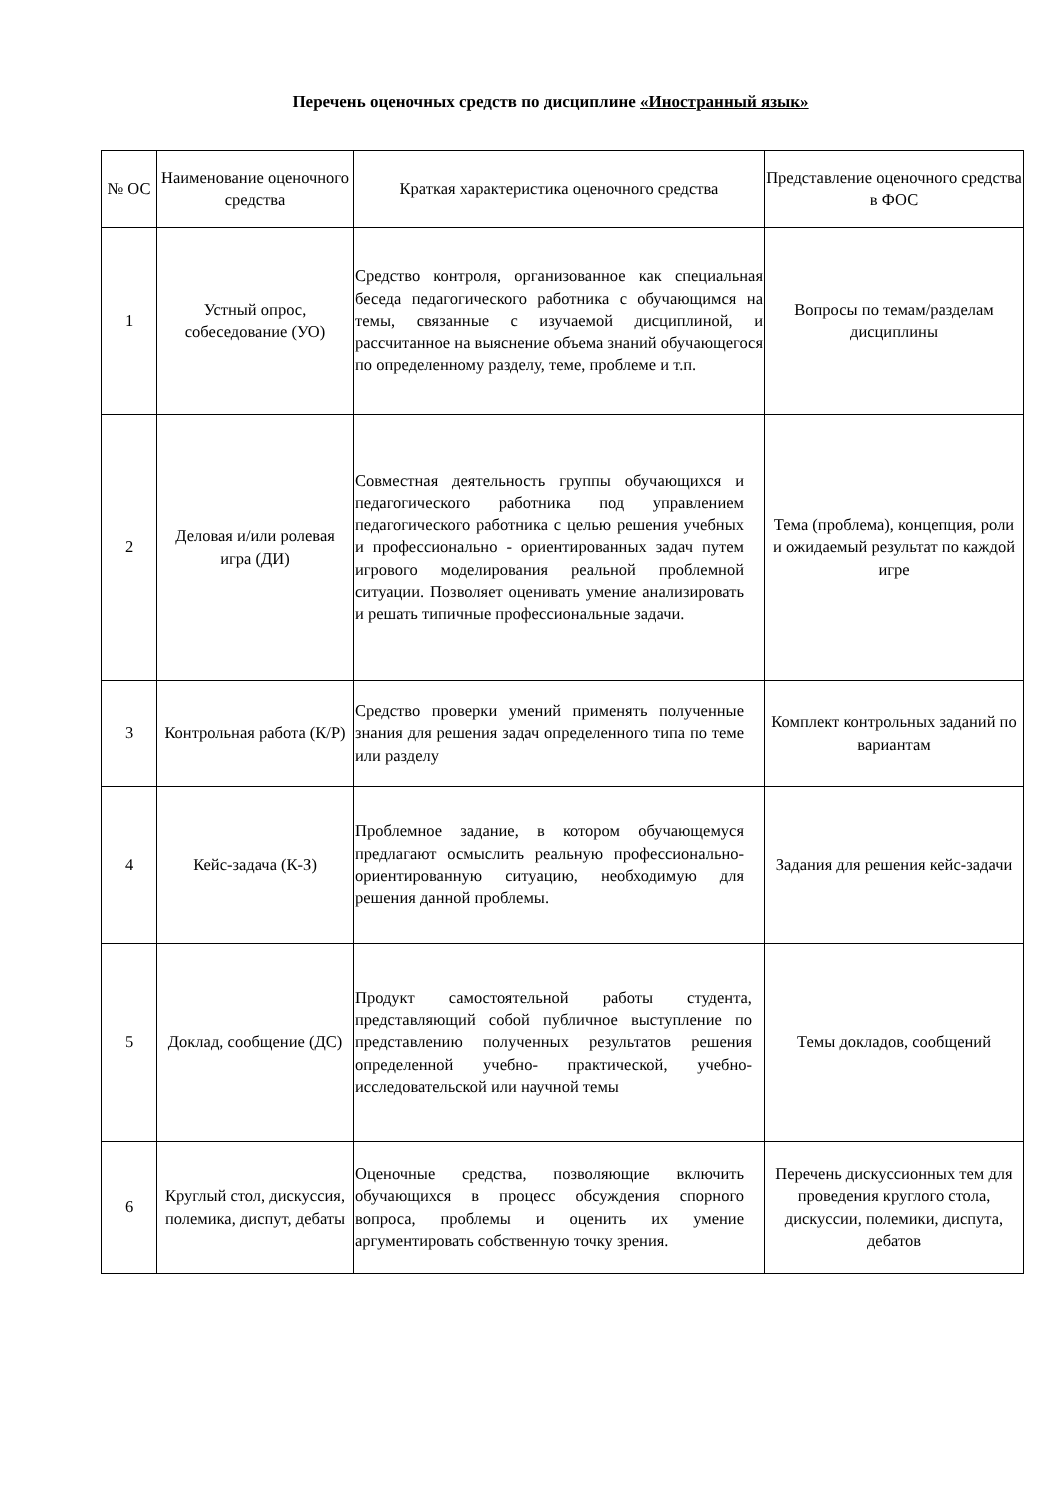Перечень оценочных средств по дисциплине «Иностранный язык»
| № ОС | Наименование оценочного средства | Краткая характеристика оценочного средства | Представление оценочного средства в ФОС |
| --- | --- | --- | --- |
| 1 | Устный опрос, собеседование (УО) | Средство контроля, организованное как специальная беседа педагогического работника с обучающимся на темы, связанные с изучаемой дисциплиной, и рассчитанное на выяснение объема знаний обучающегося по определенному разделу, теме, проблеме и т.п. | Вопросы по темам/разделам дисциплины |
| 2 | Деловая и/или ролевая игра (ДИ) | Совместная деятельность группы обучающихся и педагогического работника под управлением педагогического работника с целью решения учебных и профессионально - ориентированных задач путем игрового моделирования реальной проблемной ситуации. Позволяет оценивать умение анализировать и решать типичные профессиональные задачи. | Тема (проблема), концепция, роли и ожидаемый результат по каждой игре |
| 3 | Контрольная работа (К/Р) | Средство проверки умений применять полученные знания для решения задач определенного типа по теме или разделу | Комплект контрольных заданий по вариантам |
| 4 | Кейс-задача (К-З) | Проблемное задание, в котором обучающемуся предлагают осмыслить реальную профессионально-ориентированную ситуацию, необходимую для решения данной проблемы. | Задания для решения кейс-задачи |
| 5 | Доклад, сообщение (ДС) | Продукт самостоятельной работы студента, представляющий собой публичное выступление по представлению полученных результатов решения определенной учебно- практической, учебно-исследовательской или научной темы | Темы докладов, сообщений |
| 6 | Круглый стол, дискуссия, полемика, диспут, дебаты | Оценочные средства, позволяющие включить обучающихся в процесс обсуждения спорного вопроса, проблемы и оценить их умение аргументировать собственную точку зрения. | Перечень дискуссионных тем для проведения круглого стола, дискуссии, полемики, диспута, дебатов |